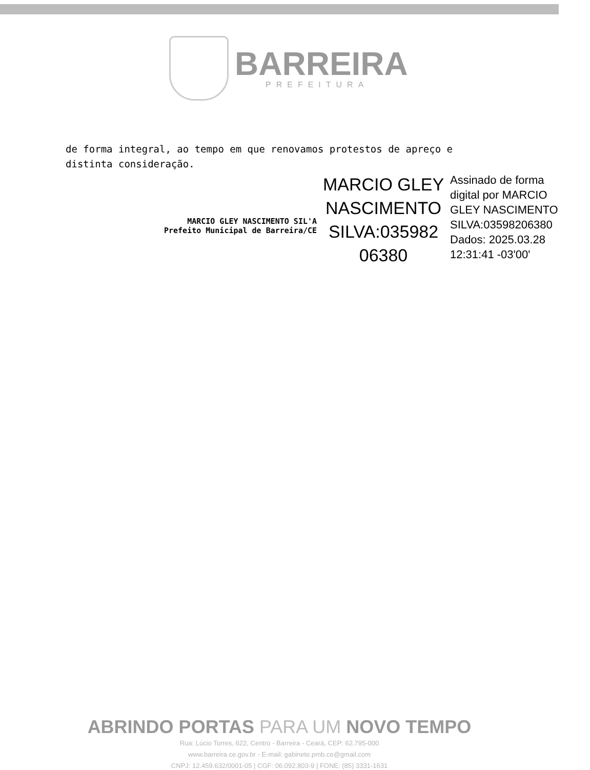BARREIRA
PREFEITURA
de forma integral, ao tempo em que renovamos protestos de apreço e distinta consideração.
MARCIO GLEY NASCIMENTO SIL'A
Prefeito Municipal de Barreira/CE
MARCIO GLEY NASCIMENTO SILVA:035982 06380
Assinado de forma digital por MARCIO GLEY NASCIMENTO SILVA:03598206380 Dados: 2025.03.28 12:31:41 -03'00'
ABRINDO PORTAS PARA UM NOVO TEMPO
Rua: Lúcio Torres, 622, Centro - Barreira - Ceará, CEP: 62.795-000
www.barreira.ce.gov.br - E-mail: gabinete.pmb.ce@gmail.com
CNPJ: 12.459.632/0001-05 | CGF: 06.092.803-9 | FONE: (85) 3331-1631